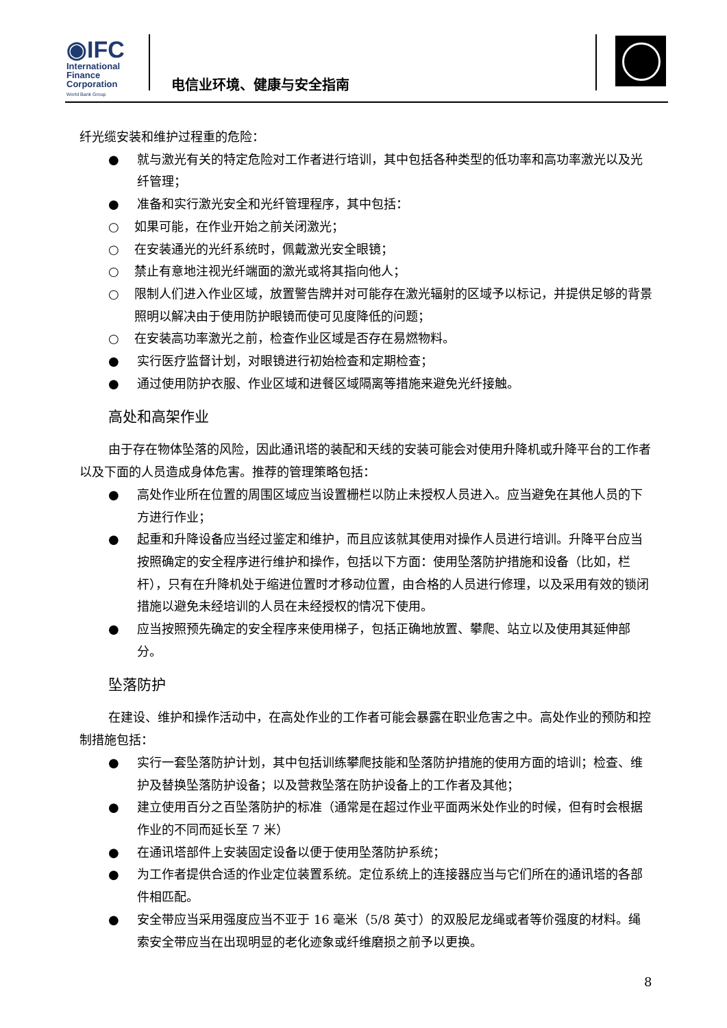◉IFC
International
Finance
Corporation
World Bank Group
电信业环境、健康与安全指南
纤光缆安装和维护过程重的危险：
● 就与激光有关的特定危险对工作者进行培训，其中包括各种类型的低功率和高功率激光以及光纤管理；
● 准备和实行激光安全和光纤管理程序，其中包括：
○ 如果可能，在作业开始之前关闭激光；
○ 在安装通光的光纤系统时，佩戴激光安全眼镜；
○ 禁止有意地注视光纤端面的激光或将其指向他人；
○ 限制人们进入作业区域，放置警告牌并对可能存在激光辐射的区域予以标记，并提供足够的背景照明以解决由于使用防护眼镜而使可见度降低的问题；
○ 在安装高功率激光之前，检查作业区域是否存在易燃物料。
● 实行医疗监督计划，对眼镜进行初始检查和定期检查；
● 通过使用防护衣服、作业区域和进餐区域隔离等措施来避免光纤接触。
高处和高架作业
由于存在物体坠落的风险，因此通讯塔的装配和天线的安装可能会对使用升降机或升降平台的工作者以及下面的人员造成身体危害。推荐的管理策略包括：
● 高处作业所在位置的周围区域应当设置栅栏以防止未授权人员进入。应当避免在其他人员的下方进行作业；
● 起重和升降设备应当经过鉴定和维护，而且应该就其使用对操作人员进行培训。升降平台应当按照确定的安全程序进行维护和操作，包括以下方面：使用坠落防护措施和设备（比如，栏杆），只有在升降机处于缩进位置时才移动位置，由合格的人员进行修理，以及采用有效的锁闭措施以避免未经培训的人员在未经授权的情况下使用。
● 应当按照预先确定的安全程序来使用梯子，包括正确地放置、攀爬、站立以及使用其延伸部分。
坠落防护
在建设、维护和操作活动中，在高处作业的工作者可能会暴露在职业危害之中。高处作业的预防和控制措施包括：
● 实行一套坠落防护计划，其中包括训练攀爬技能和坠落防护措施的使用方面的培训；检查、维护及替换坠落防护设备；以及营救坠落在防护设备上的工作者及其他；
● 建立使用百分之百坠落防护的标准（通常是在超过作业平面两米处作业的时候，但有时会根据作业的不同而延长至 7 米）
● 在通讯塔部件上安装固定设备以便于使用坠落防护系统；
● 为工作者提供合适的作业定位装置系统。定位系统上的连接器应当与它们所在的通讯塔的各部件相匹配。
● 安全带应当采用强度应当不亚于 16 毫米（5/8 英寸）的双股尼龙绳或者等价强度的材料。绳索安全带应当在出现明显的老化迹象或纤维磨损之前予以更换。
8